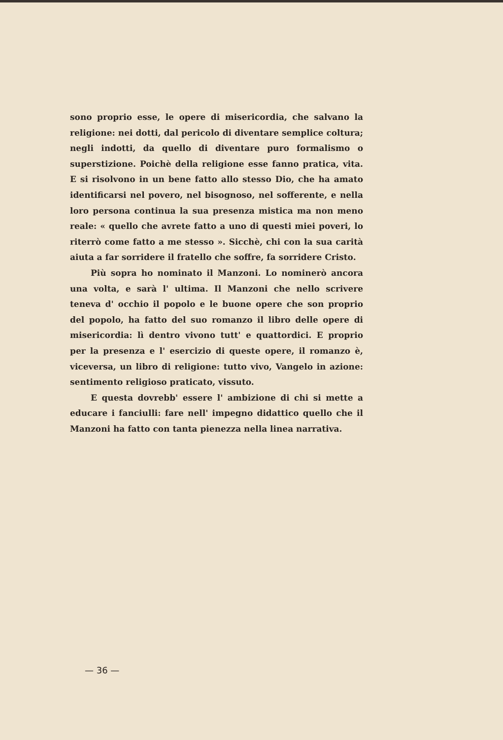sono proprio esse, le opere di misericordia, che salvano la religione: nei dotti, dal pericolo di diventare semplice coltura; negli indotti, da quello di diventare puro formalismo o superstizione. Poichè della religione esse fanno pratica, vita. E si risolvono in un bene fatto allo stesso Dio, che ha amato identificarsi nel povero, nel bisognoso, nel sofferente, e nella loro persona continua la sua presenza mistica ma non meno reale: « quello che avrete fatto a uno di questi miei poveri, lo riterrò come fatto a me stesso ». Sicchè, chi con la sua carità aiuta a far sorridere il fratello che soffre, fa sorridere Cristo.
Più sopra ho nominato il Manzoni. Lo nominerò ancora una volta, e sarà l' ultima. Il Manzoni che nello scrivere teneva d' occhio il popolo e le buone opere che son proprio del popolo, ha fatto del suo romanzo il libro delle opere di misericordia: lì dentro vivono tutt' e quattordici. E proprio per la presenza e l' esercizio di queste opere, il romanzo è, viceversa, un libro di religione: tutto vivo, Vangelo in azione: sentimento religioso praticato, vissuto.
E questa dovrebb' essere l' ambizione di chi si mette a educare i fanciulli: fare nell' impegno didattico quello che il Manzoni ha fatto con tanta pienezza nella linea narrativa.
— 36 —